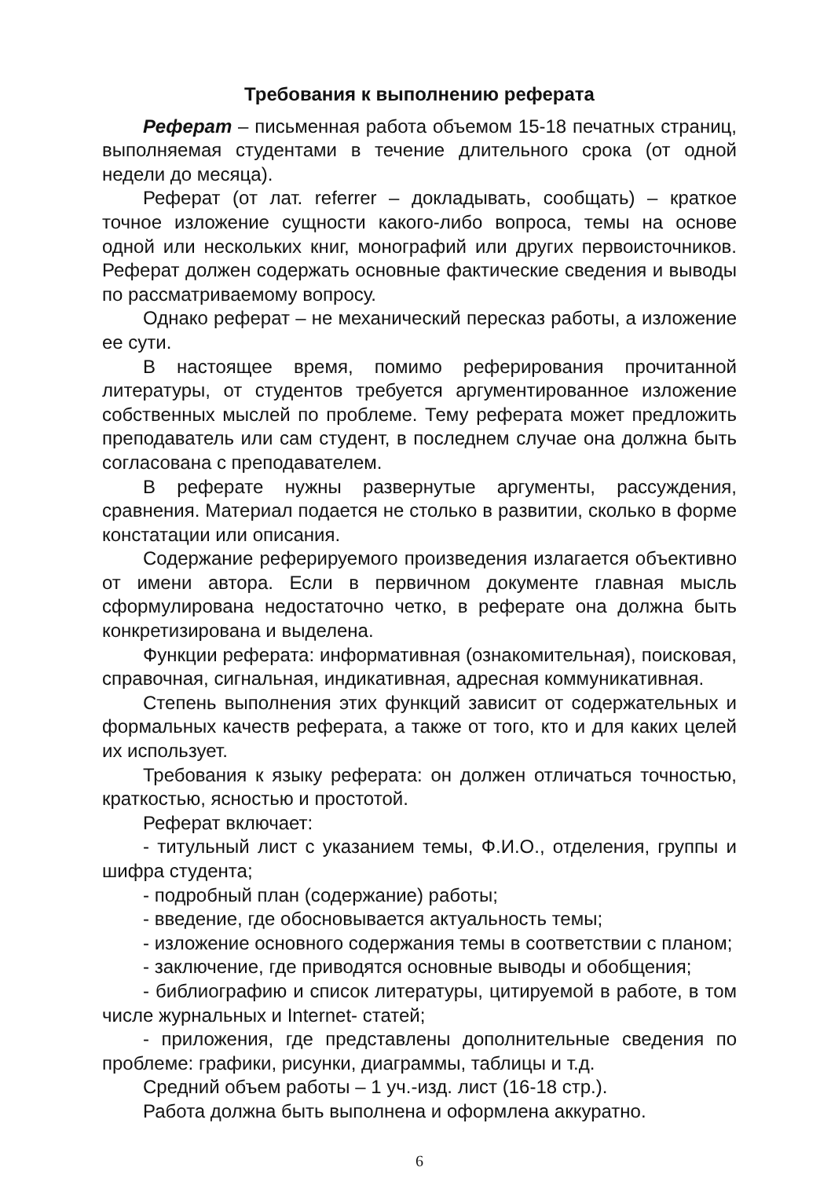Требования к выполнению реферата
Реферат – письменная работа объемом 15-18 печатных страниц, выполняемая студентами в течение длительного срока (от одной недели до месяца).
Реферат (от лат. referrer – докладывать, сообщать) – краткое точное изложение сущности какого-либо вопроса, темы на основе одной или нескольких книг, монографий или других первоисточников. Реферат должен содержать основные фактические сведения и выводы по рассматриваемому вопросу.
Однако реферат – не механический пересказ работы, а изложение ее сути.
В настоящее время, помимо реферирования прочитанной литературы, от студентов требуется аргументированное изложение собственных мыслей по проблеме. Тему реферата может предложить преподаватель или сам студент, в последнем случае она должна быть согласована с преподавателем.
В реферате нужны развернутые аргументы, рассуждения, сравнения. Материал подается не столько в развитии, сколько в форме констатации или описания.
Содержание реферируемого произведения излагается объективно от имени автора. Если в первичном документе главная мысль сформулирована недостаточно четко, в реферате она должна быть конкретизирована и выделена.
Функции реферата: информативная (ознакомительная), поисковая, справочная, сигнальная, индикативная, адресная коммуникативная.
Степень выполнения этих функций зависит от содержательных и формальных качеств реферата, а также от того, кто и для каких целей их использует.
Требования к языку реферата: он должен отличаться точностью, краткостью, ясностью и простотой.
Реферат включает:
- титульный лист с указанием темы, Ф.И.О., отделения, группы и шифра студента;
- подробный план (содержание) работы;
- введение, где обосновывается актуальность темы;
- изложение основного содержания темы в соответствии с планом;
- заключение, где приводятся основные выводы и обобщения;
- библиографию и список литературы, цитируемой в работе, в том числе журнальных и Internet- статей;
- приложения, где представлены дополнительные сведения по проблеме: графики, рисунки, диаграммы, таблицы и т.д.
Средний объем работы – 1 уч.-изд. лист (16-18 стр.).
Работа должна быть выполнена и оформлена аккуратно.
6